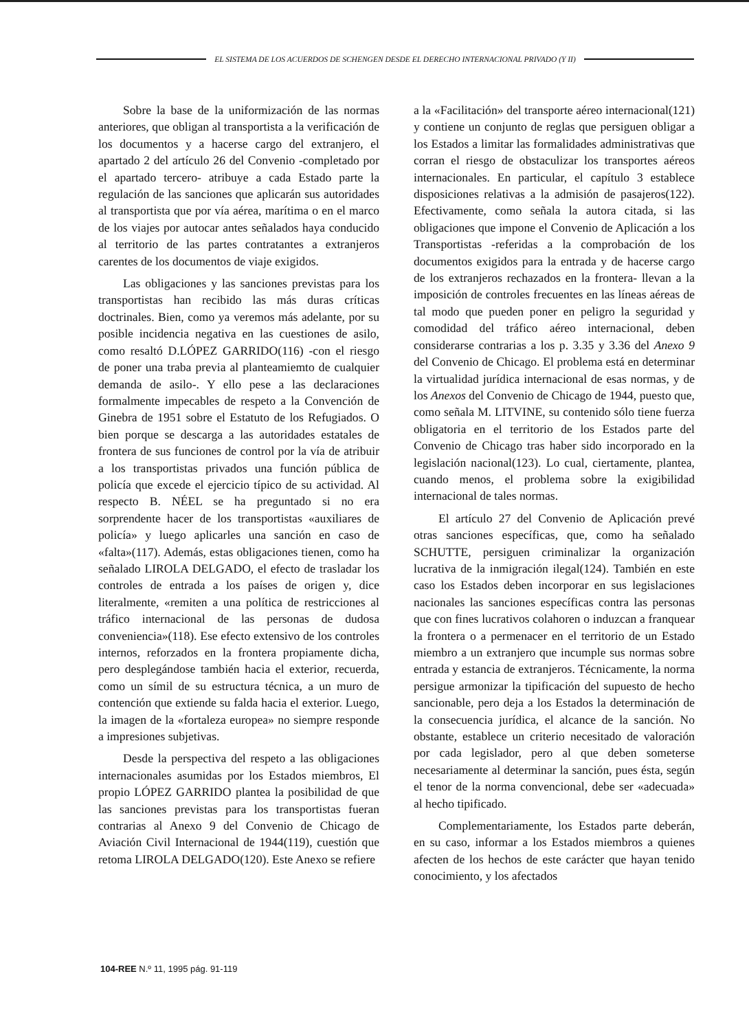EL SISTEMA DE LOS ACUERDOS DE SCHENGEN DESDE EL DERECHO INTERNACIONAL PRIVADO (Y II)
Sobre la base de la uniformización de las normas anteriores, que obligan al transportista a la verificación de los documentos y a hacerse cargo del extranjero, el apartado 2 del artículo 26 del Convenio -completado por el apartado tercero- atribuye a cada Estado parte la regulación de las sanciones que aplicarán sus autoridades al transportista que por vía aérea, marítima o en el marco de los viajes por autocar antes señalados haya conducido al territorio de las partes contratantes a extranjeros carentes de los documentos de viaje exigidos.
Las obligaciones y las sanciones previstas para los transportistas han recibido las más duras críticas doctrinales. Bien, como ya veremos más adelante, por su posible incidencia negativa en las cuestiones de asilo, como resaltó D.LÓPEZ GARRIDO(116) -con el riesgo de poner una traba previa al planteamiemto de cualquier demanda de asilo-. Y ello pese a las declaraciones formalmente impecables de respeto a la Convención de Ginebra de 1951 sobre el Estatuto de los Refugiados. O bien porque se descarga a las autoridades estatales de frontera de sus funciones de control por la vía de atribuir a los transportistas privados una función pública de policía que excede el ejercicio típico de su actividad. Al respecto B. NÉEL se ha preguntado si no era sorprendente hacer de los transportistas «auxiliares de policía» y luego aplicarles una sanción en caso de «falta»(117). Además, estas obligaciones tienen, como ha señalado LIROLA DELGADO, el efecto de trasladar los controles de entrada a los países de origen y, dice literalmente, «remiten a una política de restricciones al tráfico internacional de las personas de dudosa conveniencia»(118). Ese efecto extensivo de los controles internos, reforzados en la frontera propiamente dicha, pero desplegándose también hacia el exterior, recuerda, como un símil de su estructura técnica, a un muro de contención que extiende su falda hacia el exterior. Luego, la imagen de la «fortaleza europea» no siempre responde a impresiones subjetivas.
Desde la perspectiva del respeto a las obligaciones internacionales asumidas por los Estados miembros, El propio LÓPEZ GARRIDO plantea la posibilidad de que las sanciones previstas para los transportistas fueran contrarias al Anexo 9 del Convenio de Chicago de Aviación Civil Internacional de 1944(119), cuestión que retoma LIROLA DELGADO(120). Este Anexo se refiere
a la «Facilitación» del transporte aéreo internacional(121) y contiene un conjunto de reglas que persiguen obligar a los Estados a limitar las formalidades administrativas que corran el riesgo de obstaculizar los transportes aéreos internacionales. En particular, el capítulo 3 establece disposiciones relativas a la admisión de pasajeros(122). Efectivamente, como señala la autora citada, si las obligaciones que impone el Convenio de Aplicación a los Transportistas -referidas a la comprobación de los documentos exigidos para la entrada y de hacerse cargo de los extranjeros rechazados en la frontera- llevan a la imposición de controles frecuentes en las líneas aéreas de tal modo que pueden poner en peligro la seguridad y comodidad del tráfico aéreo internacional, deben considerarse contrarias a los p. 3.35 y 3.36 del Anexo 9 del Convenio de Chicago. El problema está en determinar la virtualidad jurídica internacional de esas normas, y de los Anexos del Convenio de Chicago de 1944, puesto que, como señala M. LITVINE, su contenido sólo tiene fuerza obligatoria en el territorio de los Estados parte del Convenio de Chicago tras haber sido incorporado en la legislación nacional(123). Lo cual, ciertamente, plantea, cuando menos, el problema sobre la exigibilidad internacional de tales normas.
El artículo 27 del Convenio de Aplicación prevé otras sanciones específicas, que, como ha señalado SCHUTTE, persiguen criminalizar la organización lucrativa de la inmigración ilegal(124). También en este caso los Estados deben incorporar en sus legislaciones nacionales las sanciones específicas contra las personas que con fines lucrativos colahoren o induzcan a franquear la frontera o a permenacer en el territorio de un Estado miembro a un extranjero que incumple sus normas sobre entrada y estancia de extranjeros. Técnicamente, la norma persigue armonizar la tipificación del supuesto de hecho sancionable, pero deja a los Estados la determinación de la consecuencia jurídica, el alcance de la sanción. No obstante, establece un criterio necesitado de valoración por cada legislador, pero al que deben someterse necesariamente al determinar la sanción, pues ésta, según el tenor de la norma convencional, debe ser «adecuada» al hecho tipificado.
Complementariamente, los Estados parte deberán, en su caso, informar a los Estados miembros a quienes afecten de los hechos de este carácter que hayan tenido conocimiento, y los afectados
104-REE N.º 11, 1995 pág. 91-119